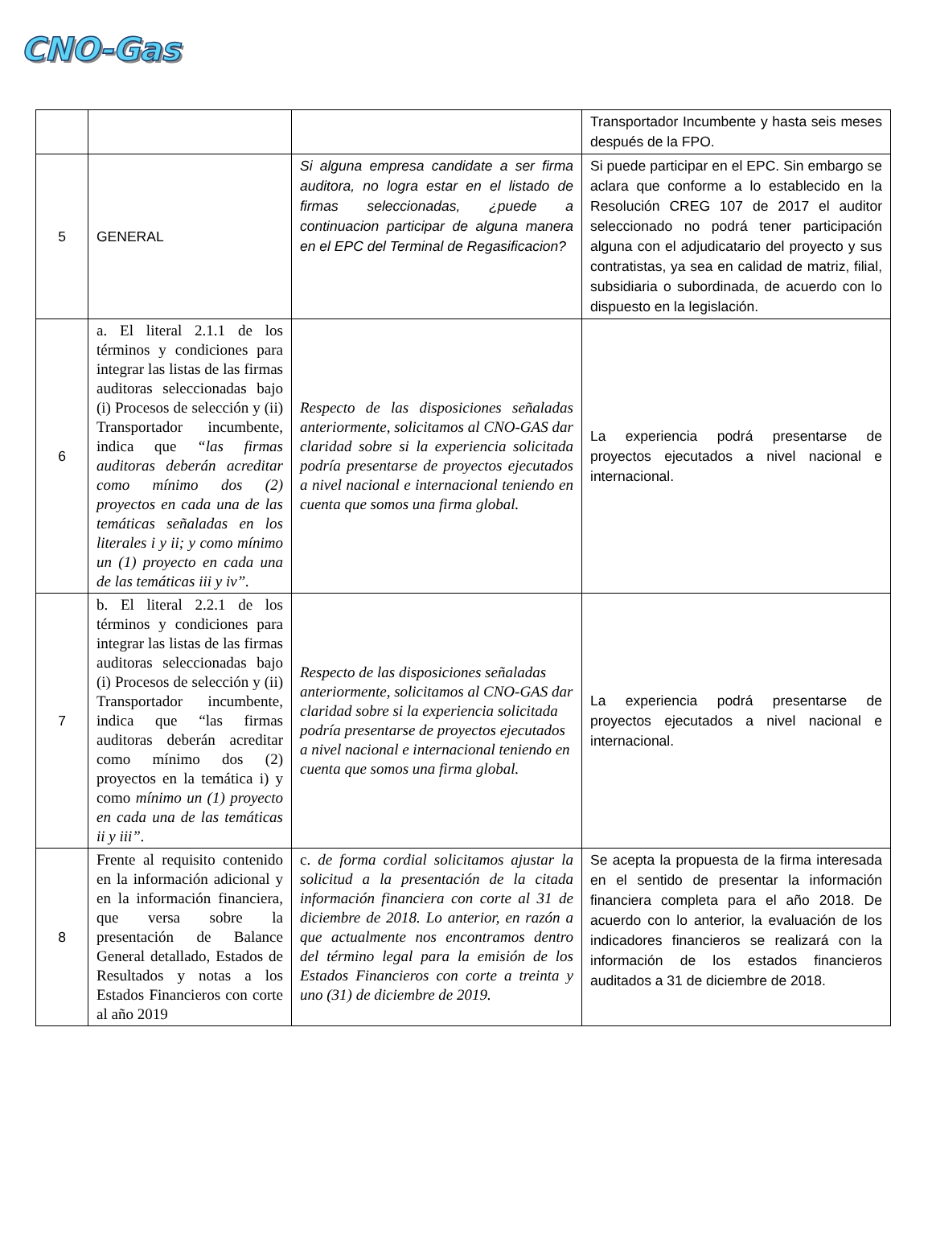CNO-Gas
| | | | Transportador Incumbente y hasta seis meses después de la FPO. |
| 5 | GENERAL | Si alguna empresa candidate a ser firma auditora, no logra estar en el listado de firmas seleccionadas, ¿puede a continuacion participar de alguna manera en el EPC del Terminal de Regasificacion? | Si puede participar en el EPC. Sin embargo se aclara que conforme a lo establecido en la Resolución CREG 107 de 2017 el auditor seleccionado no podrá tener participación alguna con el adjudicatario del proyecto y sus contratistas, ya sea en calidad de matriz, filial, subsidiaria o subordinada, de acuerdo con lo dispuesto en la legislación. |
| 6 | a. El literal 2.1.1 de los términos y condiciones para integrar las listas de las firmas auditoras seleccionadas bajo (i) Procesos de selección y (ii) Transportador incumbente, indica que “las firmas auditoras deberán acreditar como mínimo dos (2) proyectos en cada una de las temáticas señaladas en los literales i y ii; y como mínimo un (1) proyecto en cada una de las temáticas iii y iv”. | Respecto de las disposiciones señaladas anteriormente, solicitamos al CNO-GAS dar claridad sobre si la experiencia solicitada podría presentarse de proyectos ejecutados a nivel nacional e internacional teniendo en cuenta que somos una firma global. | La experiencia podrá presentarse de proyectos ejecutados a nivel nacional e internacional. |
| 7 | b. El literal 2.2.1 de los términos y condiciones para integrar las listas de las firmas auditoras seleccionadas bajo (i) Procesos de selección y (ii) Transportador incumbente, indica que “las firmas auditoras deberán acreditar como mínimo dos (2) proyectos en la temática i) y como mínimo un (1) proyecto en cada una de las temáticas ii y iii”. | Respecto de las disposiciones señaladas anteriormente, solicitamos al CNO-GAS dar claridad sobre si la experiencia solicitada podría presentarse de proyectos ejecutados a nivel nacional e internacional teniendo en cuenta que somos una firma global. | La experiencia podrá presentarse de proyectos ejecutados a nivel nacional e internacional. |
| 8 | Frente al requisito contenido en la información adicional y en la información financiera, que versa sobre la presentación de Balance General detallado, Estados de Resultados y notas a los Estados Financieros con corte al año 2019 | c. de forma cordial solicitamos ajustar la solicitud a la presentación de la citada información financiera con corte al 31 de diciembre de 2018. Lo anterior, en razón a que actualmente nos encontramos dentro del término legal para la emisión de los Estados Financieros con corte a treinta y uno (31) de diciembre de 2019. | Se acepta la propuesta de la firma interesada en el sentido de presentar la información financiera completa para el año 2018. De acuerdo con lo anterior, la evaluación de los indicadores financieros se realizará con la información de los estados financieros auditados a 31 de diciembre de 2018. |